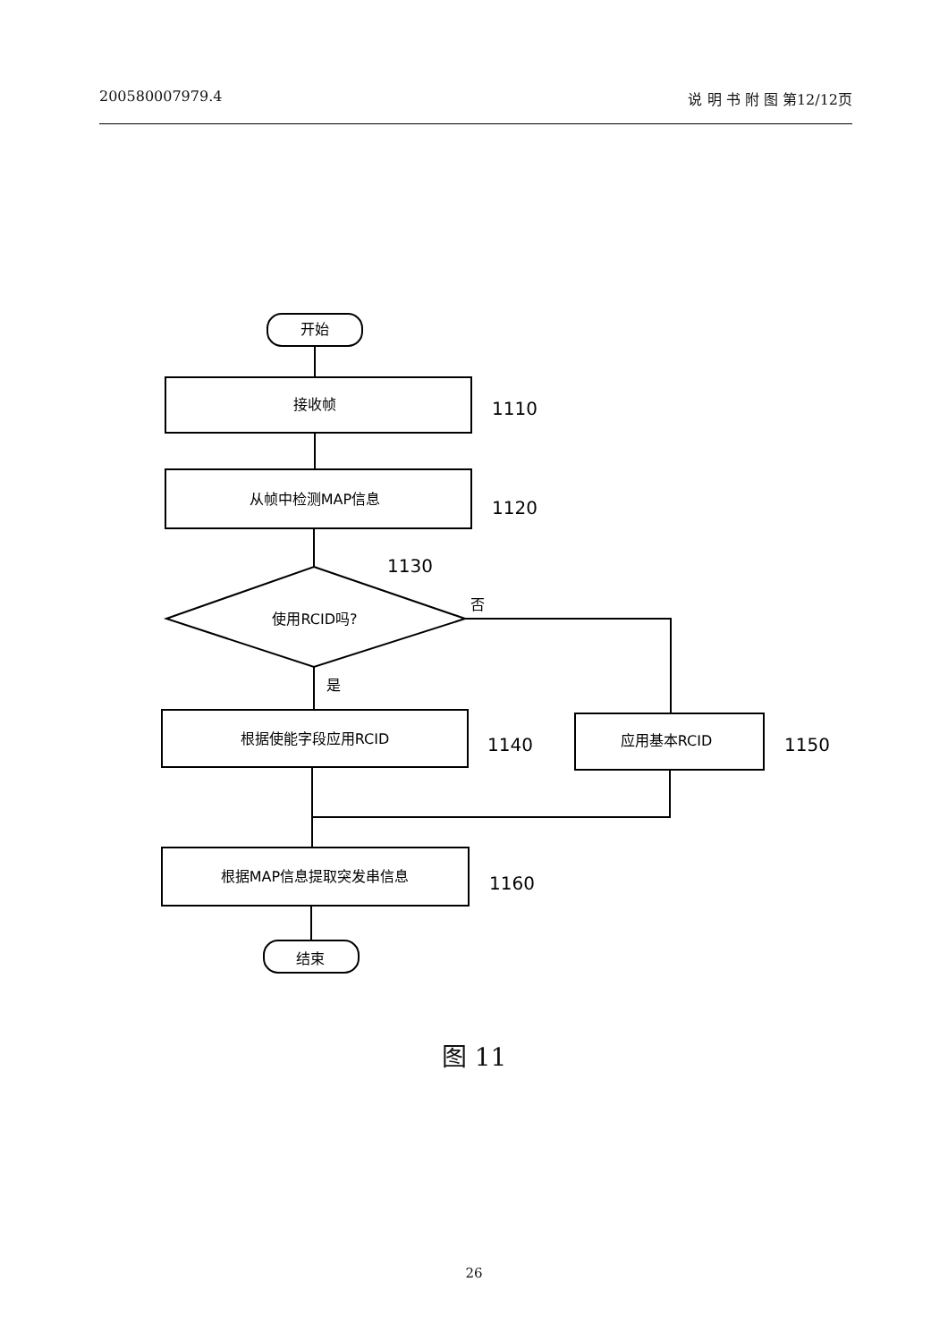200580007979.4 说 明 书 附 图 第12/12页
开始
接收帧
从帧中检测MAP信息
使用RCID吗?
根据使能字段应用RCID
应用基本RCID
根据MAP信息提取突发串信息
结束
1110
1120
1130
否
是
1140
1150
1160
图 11
26